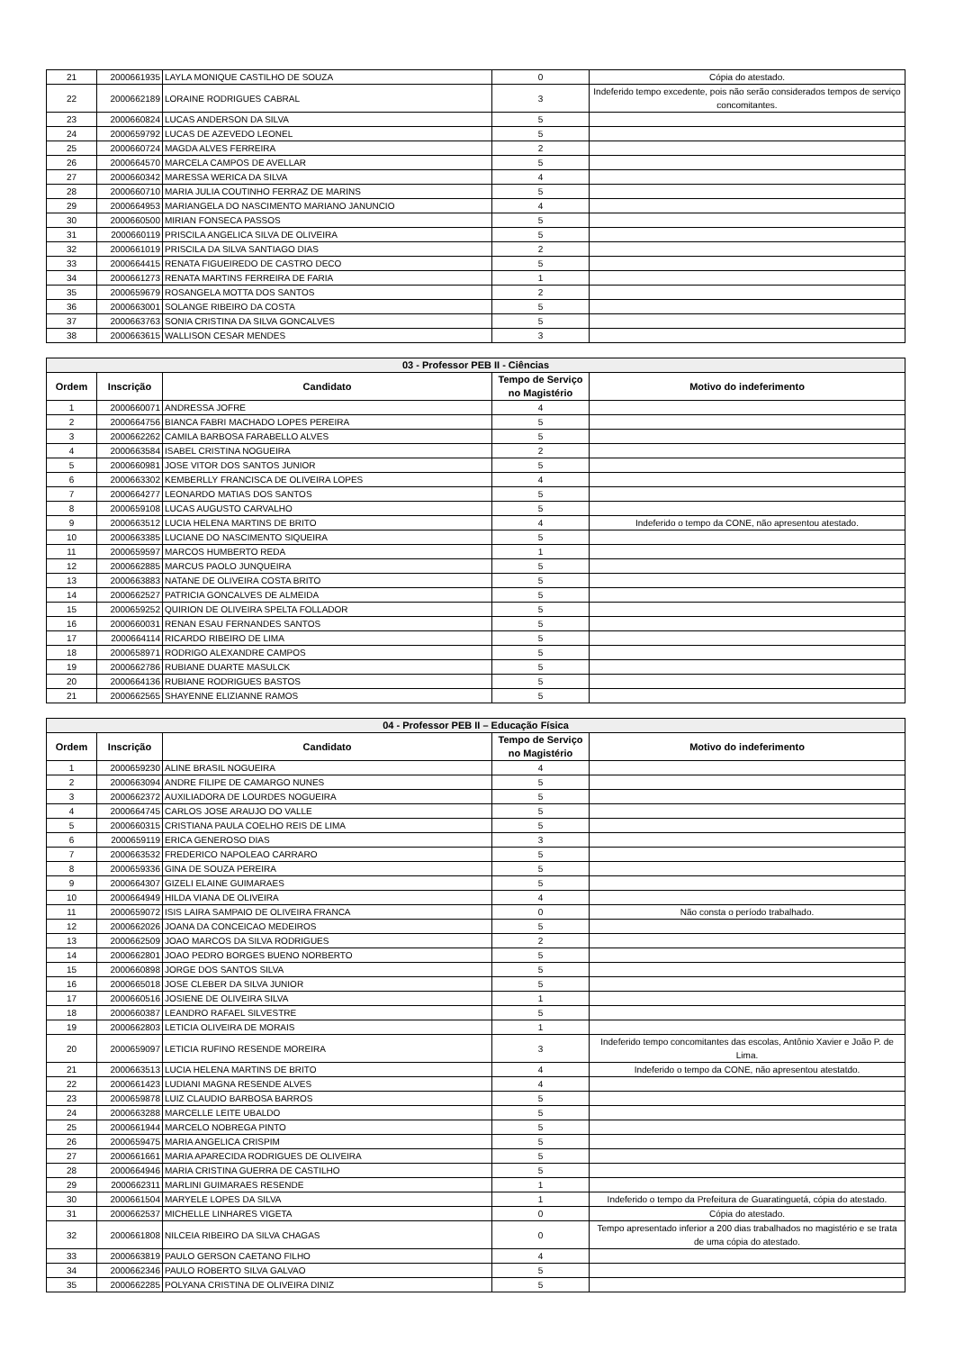| 21 | 2000661935 | LAYLA MONIQUE CASTILHO DE SOUZA | 0 | Cópia do atestado. |
| 22 | 2000662189 | LORAINE RODRIGUES CABRAL | 3 | Indeferido tempo excedente, pois não serão considerados tempos de serviço concomitantes. |
| 23 | 2000660824 | LUCAS ANDERSON DA SILVA | 5 | |
| 24 | 2000659792 | LUCAS DE AZEVEDO LEONEL | 5 | |
| 25 | 2000660724 | MAGDA ALVES FERREIRA | 2 | |
| 26 | 2000664570 | MARCELA CAMPOS DE AVELLAR | 5 | |
| 27 | 2000660342 | MARESSA WERICA DA SILVA | 4 | |
| 28 | 2000660710 | MARIA JULIA COUTINHO FERRAZ DE MARINS | 5 | |
| 29 | 2000664953 | MARIANGELA DO NASCIMENTO MARIANO JANUNCIO | 4 | |
| 30 | 2000660500 | MIRIAN FONSECA PASSOS | 5 | |
| 31 | 2000660119 | PRISCILA ANGELICA SILVA DE OLIVEIRA | 5 | |
| 32 | 2000661019 | PRISCILA DA SILVA SANTIAGO DIAS | 2 | |
| 33 | 2000664415 | RENATA FIGUEIREDO DE CASTRO DECO | 5 | |
| 34 | 2000661273 | RENATA MARTINS FERREIRA DE FARIA | 1 | |
| 35 | 2000659679 | ROSANGELA MOTTA DOS SANTOS | 2 | |
| 36 | 2000663001 | SOLANGE RIBEIRO DA COSTA | 5 | |
| 37 | 2000663763 | SONIA CRISTINA DA SILVA GONCALVES | 5 | |
| 38 | 2000663615 | WALLISON CESAR MENDES | 3 | |
| 03 - Professor PEB II - Ciências | | | | |
| --- | --- | --- | --- | --- |
| Ordem | Inscrição | Candidato | Tempo de Serviço no Magistério | Motivo do indeferimento |
| 1 | 2000660071 | ANDRESSA JOFRE | 4 | |
| 2 | 2000664756 | BIANCA FABRI MACHADO LOPES PEREIRA | 5 | |
| 3 | 2000662262 | CAMILA BARBOSA FARABELLO ALVES | 5 | |
| 4 | 2000663584 | ISABEL CRISTINA NOGUEIRA | 2 | |
| 5 | 2000660981 | JOSE VITOR DOS SANTOS JUNIOR | 5 | |
| 6 | 2000663302 | KEMBERLLY FRANCISCA DE OLIVEIRA LOPES | 4 | |
| 7 | 2000664277 | LEONARDO MATIAS DOS SANTOS | 5 | |
| 8 | 2000659108 | LUCAS AUGUSTO CARVALHO | 5 | |
| 9 | 2000663512 | LUCIA HELENA MARTINS DE BRITO | 4 | Indeferido o tempo da CONE, não apresentou atestado. |
| 10 | 2000663385 | LUCIANE DO NASCIMENTO SIQUEIRA | 5 | |
| 11 | 2000659597 | MARCOS HUMBERTO REDA | 1 | |
| 12 | 2000662885 | MARCUS PAOLO JUNQUEIRA | 5 | |
| 13 | 2000663883 | NATANE DE OLIVEIRA COSTA BRITO | 5 | |
| 14 | 2000662527 | PATRICIA GONCALVES DE ALMEIDA | 5 | |
| 15 | 2000659252 | QUIRION DE OLIVEIRA SPELTA FOLLADOR | 5 | |
| 16 | 2000660031 | RENAN ESAU FERNANDES SANTOS | 5 | |
| 17 | 2000664114 | RICARDO RIBEIRO DE LIMA | 5 | |
| 18 | 2000658971 | RODRIGO ALEXANDRE CAMPOS | 5 | |
| 19 | 2000662786 | RUBIANE DUARTE MASULCK | 5 | |
| 20 | 2000664136 | RUBIANE RODRIGUES BASTOS | 5 | |
| 21 | 2000662565 | SHAYENNE ELIZIANNE RAMOS | 5 | |
| 04 - Professor PEB II – Educação Física | | | | |
| --- | --- | --- | --- | --- |
| Ordem | Inscrição | Candidato | Tempo de Serviço no Magistério | Motivo do indeferimento |
| 1 | 2000659230 | ALINE BRASIL NOGUEIRA | 4 | |
| 2 | 2000663094 | ANDRE FILIPE DE CAMARGO NUNES | 5 | |
| 3 | 2000662372 | AUXILIADORA DE LOURDES NOGUEIRA | 5 | |
| 4 | 2000664745 | CARLOS JOSE ARAUJO DO VALLE | 5 | |
| 5 | 2000660315 | CRISTIANA PAULA COELHO REIS DE LIMA | 5 | |
| 6 | 2000659119 | ERICA GENEROSO DIAS | 3 | |
| 7 | 2000663532 | FREDERICO NAPOLEAO CARRARO | 5 | |
| 8 | 2000659336 | GINA DE SOUZA PEREIRA | 5 | |
| 9 | 2000664307 | GIZELI ELAINE GUIMARAES | 5 | |
| 10 | 2000664949 | HILDA VIANA DE OLIVEIRA | 4 | |
| 11 | 2000659072 | ISIS LAIRA SAMPAIO DE OLIVEIRA FRANCA | 0 | Não consta o período trabalhado. |
| 12 | 2000662026 | JOANA DA CONCEICAO MEDEIROS | 5 | |
| 13 | 2000662509 | JOAO MARCOS DA SILVA RODRIGUES | 2 | |
| 14 | 2000662801 | JOAO PEDRO BORGES BUENO NORBERTO | 5 | |
| 15 | 2000660898 | JORGE DOS SANTOS SILVA | 5 | |
| 16 | 2000665018 | JOSE CLEBER DA SILVA JUNIOR | 5 | |
| 17 | 2000660516 | JOSIENE DE OLIVEIRA SILVA | 1 | |
| 18 | 2000660387 | LEANDRO RAFAEL SILVESTRE | 5 | |
| 19 | 2000662803 | LETICIA OLIVEIRA DE MORAIS | 1 | |
| 20 | 2000659097 | LETICIA RUFINO RESENDE MOREIRA | 3 | Indeferido tempo concomitantes das escolas, Antônio Xavier e João P. de Lima. |
| 21 | 2000663513 | LUCIA HELENA MARTINS DE BRITO | 4 | Indeferido o tempo da CONE, não apresentou atestatdo. |
| 22 | 2000661423 | LUDIANI MAGNA RESENDE ALVES | 4 | |
| 23 | 2000659878 | LUIZ CLAUDIO BARBOSA BARROS | 5 | |
| 24 | 2000663288 | MARCELLE LEITE UBALDO | 5 | |
| 25 | 2000661944 | MARCELO NOBREGA PINTO | 5 | |
| 26 | 2000659475 | MARIA ANGELICA CRISPIM | 5 | |
| 27 | 2000661661 | MARIA APARECIDA RODRIGUES DE OLIVEIRA | 5 | |
| 28 | 2000664946 | MARIA CRISTINA GUERRA DE CASTILHO | 5 | |
| 29 | 2000662311 | MARLINI GUIMARAES RESENDE | 1 | |
| 30 | 2000661504 | MARYELE LOPES DA SILVA | 1 | Indeferido o tempo da Prefeitura de Guaratinguetá, cópia do atestado. |
| 31 | 2000662537 | MICHELLE LINHARES VIGETA | 0 | Cópia do atestado. |
| 32 | 2000661808 | NILCEIA RIBEIRO DA SILVA CHAGAS | 0 | Tempo apresentado inferior a 200 dias trabalhados no magistério e se trata de uma cópia do atestado. |
| 33 | 2000663819 | PAULO GERSON CAETANO FILHO | 4 | |
| 34 | 2000662346 | PAULO ROBERTO SILVA GALVAO | 5 | |
| 35 | 2000662285 | POLYANA CRISTINA DE OLIVEIRA DINIZ | 5 | |